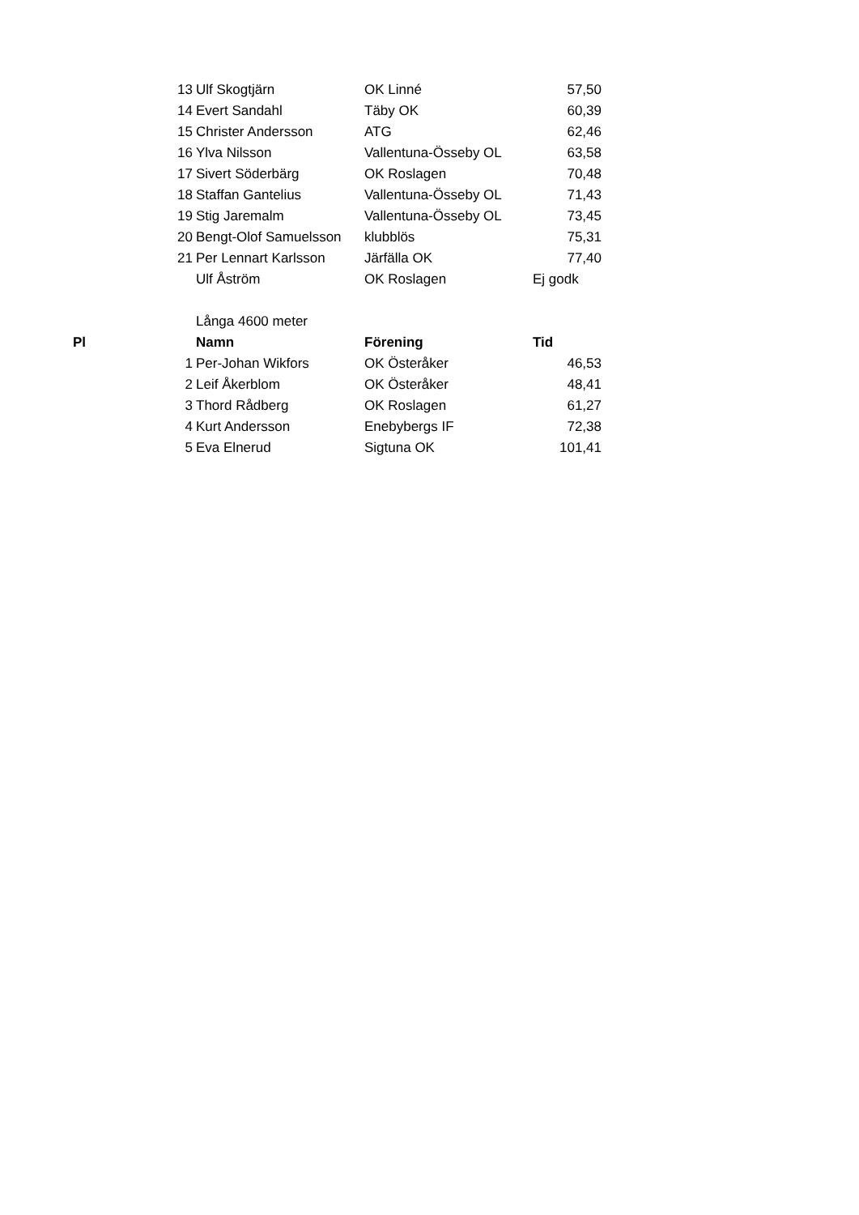| | 13 | Ulf Skogtjärn | OK Linné | 57,50 |
| | 14 | Evert Sandahl | Täby OK | 60,39 |
| | 15 | Christer Andersson | ATG | 62,46 |
| | 16 | Ylva Nilsson | Vallentuna-Össeby OL | 63,58 |
| | 17 | Sivert Söderbärg | OK Roslagen | 70,48 |
| | 18 | Staffan Gantelius | Vallentuna-Össeby OL | 71,43 |
| | 19 | Stig Jaremalm | Vallentuna-Össeby OL | 73,45 |
| | 20 | Bengt-Olof Samuelsson | klubblös | 75,31 |
| | 21 | Per Lennart Karlsson | Järfälla OK | 77,40 |
| | | Ulf Åström | OK Roslagen | Ej godk |
| | | Långa 4600 meter | | |
| Pl | | Namn | Förening | Tid |
| | 1 | Per-Johan Wikfors | OK Österåker | 46,53 |
| | 2 | Leif Åkerblom | OK Österåker | 48,41 |
| | 3 | Thord Rådberg | OK Roslagen | 61,27 |
| | 4 | Kurt Andersson | Enebybergs IF | 72,38 |
| | 5 | Eva Elnerud | Sigtuna OK | 101,41 |